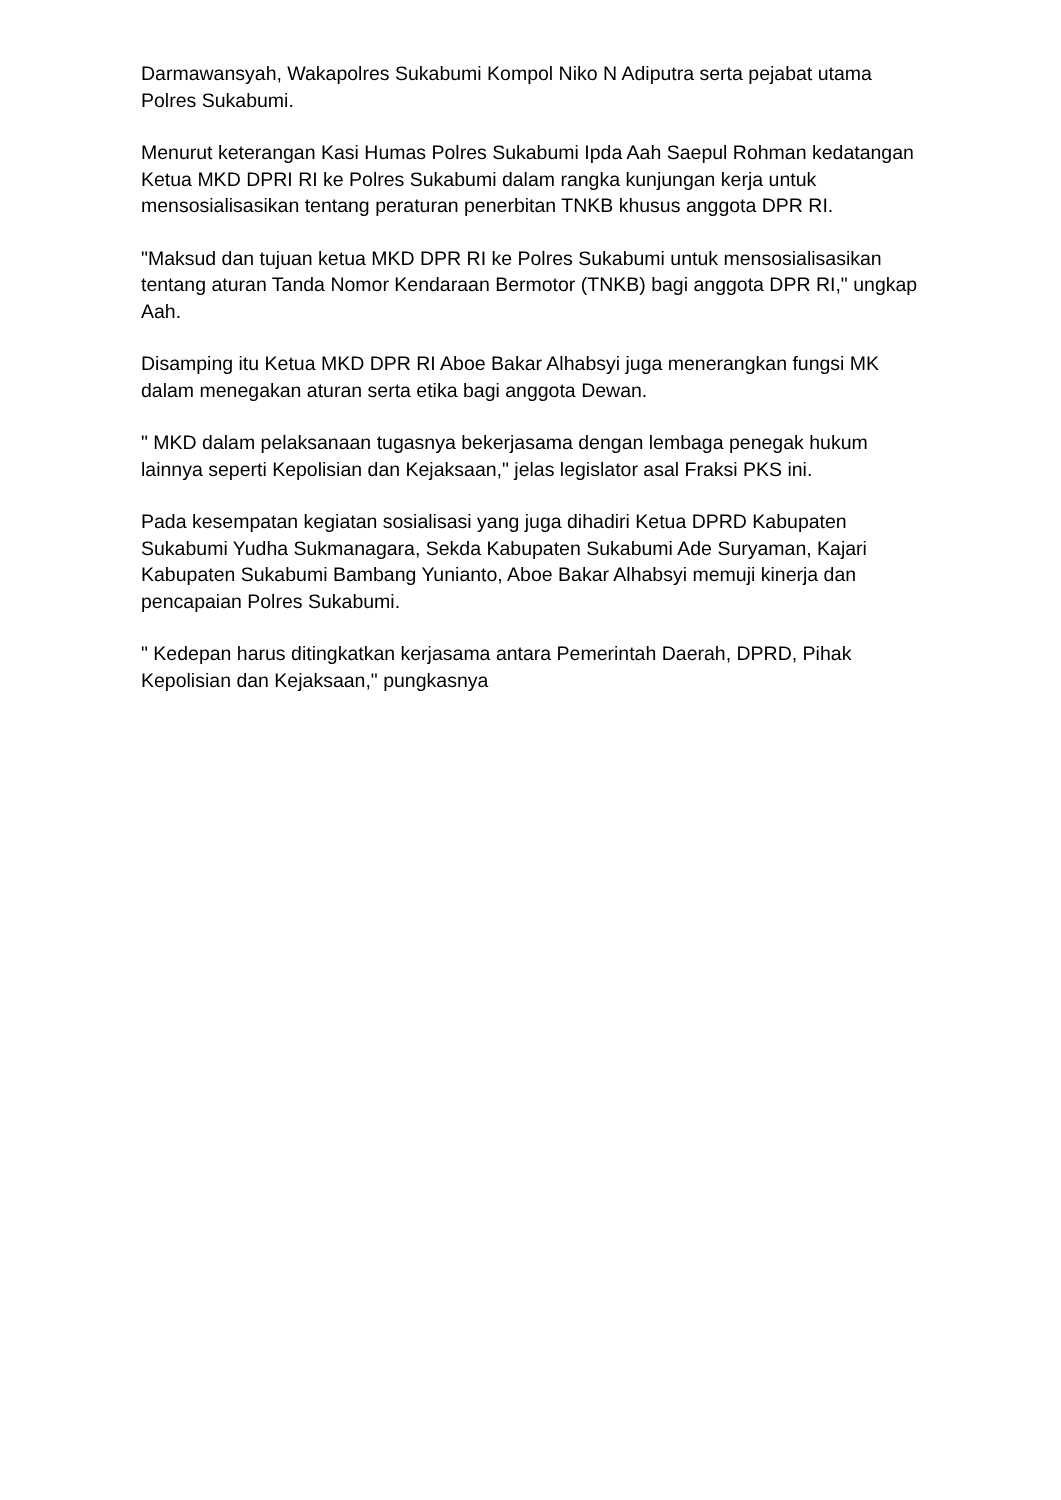Darmawansyah, Wakapolres Sukabumi Kompol Niko N Adiputra serta pejabat utama Polres Sukabumi.
Menurut keterangan Kasi Humas Polres Sukabumi Ipda Aah Saepul Rohman kedatangan Ketua MKD DPRI RI ke Polres Sukabumi dalam rangka kunjungan kerja untuk mensosialisasikan tentang peraturan penerbitan TNKB khusus anggota DPR RI.
"Maksud dan tujuan ketua MKD DPR RI ke Polres Sukabumi untuk mensosialisasikan tentang aturan Tanda Nomor Kendaraan Bermotor (TNKB) bagi anggota DPR RI," ungkap Aah.
Disamping itu Ketua MKD DPR RI Aboe Bakar Alhabsyi juga menerangkan fungsi MK dalam menegakan aturan serta etika bagi anggota Dewan.
" MKD dalam pelaksanaan tugasnya bekerjasama dengan lembaga penegak hukum lainnya seperti Kepolisian dan Kejaksaan," jelas legislator asal Fraksi PKS ini.
Pada kesempatan kegiatan sosialisasi yang juga dihadiri Ketua DPRD Kabupaten Sukabumi Yudha Sukmanagara, Sekda Kabupaten Sukabumi Ade Suryaman, Kajari Kabupaten Sukabumi Bambang Yunianto, Aboe Bakar Alhabsyi memuji kinerja dan pencapaian Polres Sukabumi.
" Kedepan harus ditingkatkan kerjasama antara Pemerintah Daerah, DPRD, Pihak Kepolisian dan Kejaksaan," pungkasnya